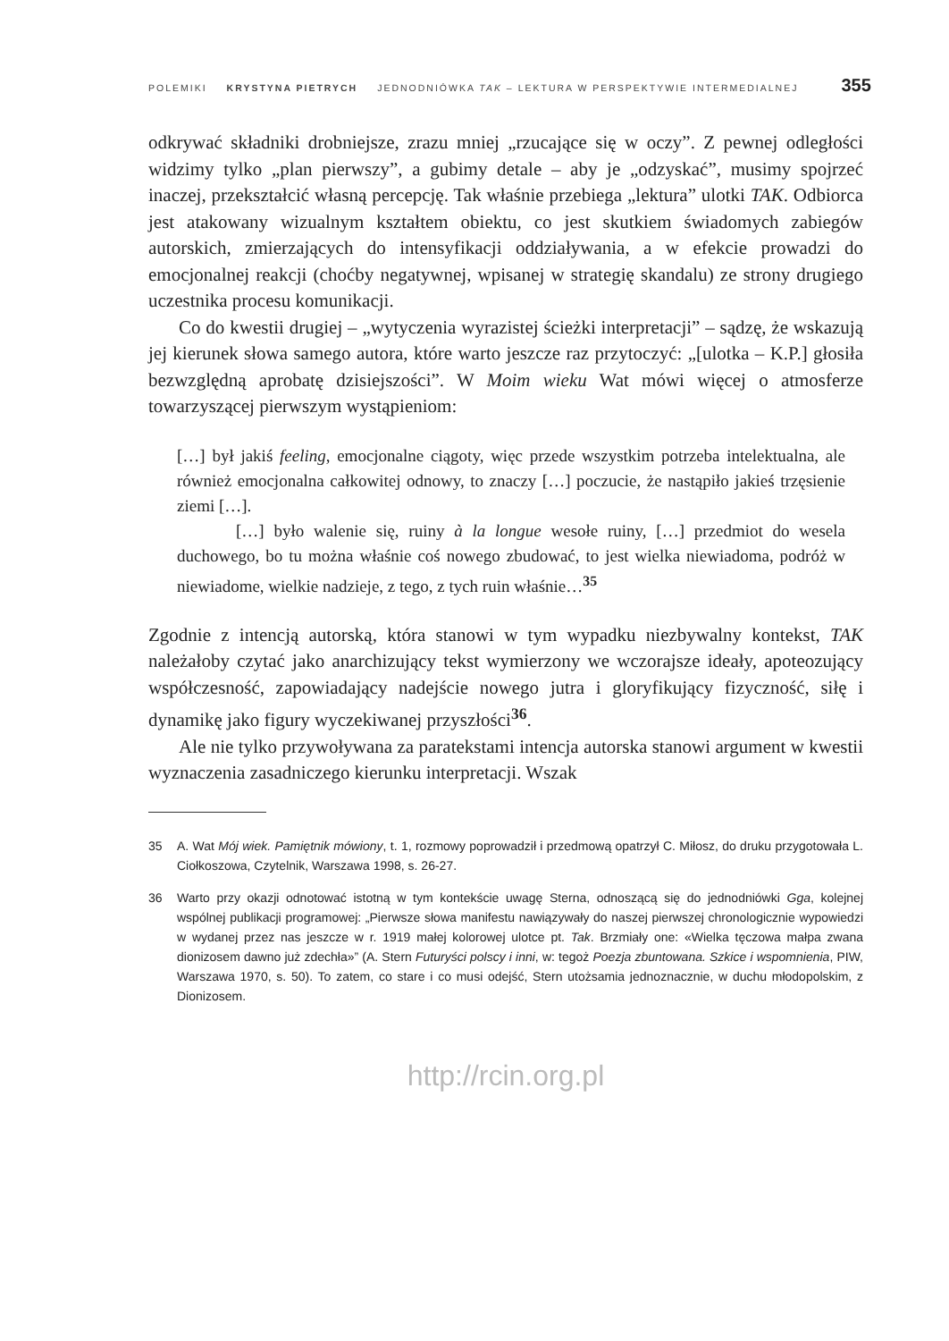POLEMIKI KRYSTYNA PIETRYCH JEDNODNIÓWKA TAK – LEKTURA W PERSPEKTYWIE INTERMEDIALNEJ 355
odkrywać składniki drobniejsze, zrazu mniej „rzucające się w oczy”. Z pewnej odległości widzimy tylko „plan pierwszy”, a gubimy detale – aby je „odzyskać”, musimy spojrzeć inaczej, przekształcić własną percepcję. Tak właśnie przebiega „lektura” ulotki TAK. Odbiorca jest atakowany wizualnym kształtem obiektu, co jest skutkiem świadomych zabiegów autorskich, zmierzających do intensyfikacji oddziaływania, a w efekcie prowadzi do emocjonalnej reakcji (choćby negatywnej, wpisanej w strategię skandalu) ze strony drugiego uczestnika procesu komunikacji.
Co do kwestii drugiej – „wytyczenia wyrazistej ścieżki interpretacji” – sądzę, że wskazują jej kierunek słowa samego autora, które warto jeszcze raz przytoczyć: „[ulotka – K.P.] głosiła bezwzględną aprobatę dzisiejszości”. W Moim wieku Wat mówi więcej o atmosferze towarzyszącej pierwszym wystąpieniom:
[…] był jakiś feeling, emocjonalne ciągoty, więc przede wszystkim potrzeba intelektualna, ale również emocjonalna całkowitej odnowy, to znaczy […] poczucie, że nastąpiło jakieś trzęsienie ziemi […].
[…] było walenie się, ruiny à la longue wesołe ruiny, […] przedmiot do wesela duchowego, bo tu można właśnie coś nowego zbudować, to jest wielka niewiadoma, podróż w niewiadome, wielkie nadzieje, z tego, z tych ruin właśnie…<sup>35</sup>
Zgodnie z intencją autorską, która stanowi w tym wypadku niezbywalny kontekst, TAK należałoby czytać jako anarchizujący tekst wymierzony we wczorajsze ideały, apoteozujący współczesność, zapowiadający nadejście nowego jutra i gloryfikujący fizyczność, siłę i dynamikę jako figury wyczekiwanej przyszłości<sup>36</sup>.
Ale nie tylko przywoływana za paratekstami intencja autorska stanowi argument w kwestii wyznaczenia zasadniczego kierunku interpretacji. Wszak
35 A. Wat Mój wiek. Pamiętnik mówiony, t. 1, rozmowy poprowadził i przedmową opatrzył C. Miłosz, do druku przygotowała L. Ciołkoszowa, Czytelnik, Warszawa 1998, s. 26-27.
36 Warto przy okazji odnotować istotną w tym kontekście uwagę Sterna, odnoszącą się do jednodniówki Gga, kolejnej wspólnej publikacji programowej: „Pierwsze słowa manifestu nawiązywały do naszej pierwszej chronologicznie wypowiedzi w wydanej przez nas jeszcze w r. 1919 małej kolorowej ulotce pt. Tak. Brzmiały one: «Wielka tęczowa małpa zwana dionizosem dawno już zdechła»” (A. Stern Futuryści polscy i inni, w: tegoż Poezja zbuntowana. Szkice i wspomnienia, PIW, Warszawa 1970, s. 50). To zatem, co stare i co musi odejść, Stern utożsamia jednoznacznie, w duchu młodopolskim, z Dionizosem.
http://rcin.org.pl